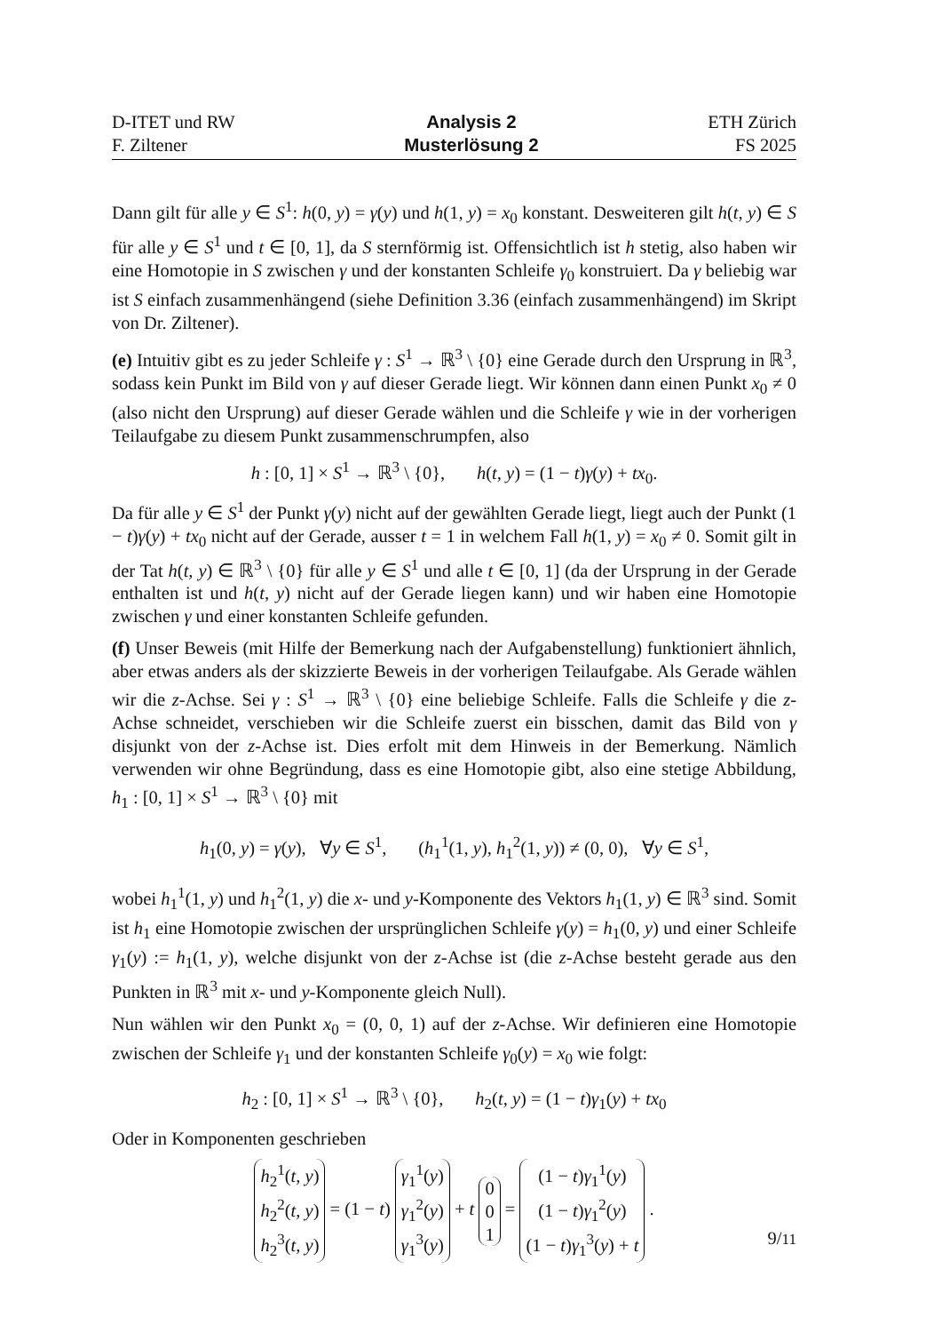D-ITET und RW
F. Ziltener
Analysis 2
Musterlösung 2
ETH Zürich
FS 2025
Dann gilt für alle y ∈ S<sup>1</sup>: h(0, y) = γ(y) und h(1, y) = x<sub>0</sub> konstant. Desweiteren gilt h(t, y) ∈ S für alle y ∈ S<sup>1</sup> und t ∈ [0, 1], da S sternförmig ist. Offensichtlich ist h stetig, also haben wir eine Homotopie in S zwischen γ und der konstanten Schleife γ<sub>0</sub> konstruiert. Da γ beliebig war ist S einfach zusammenhängend (siehe Definition 3.36 (einfach zusammenhängend) im Skript von Dr. Ziltener).
(e) Intuitiv gibt es zu jeder Schleife γ : S<sup>1</sup> → ℝ<sup>3</sup> \ {0} eine Gerade durch den Ursprung in ℝ<sup>3</sup>, sodass kein Punkt im Bild von γ auf dieser Gerade liegt. Wir können dann einen Punkt x<sub>0</sub> ≠ 0 (also nicht den Ursprung) auf dieser Gerade wählen und die Schleife γ wie in der vorherigen Teilaufgabe zu diesem Punkt zusammenschrumpfen, also
h : [0, 1] × S<sup>1</sup> → ℝ<sup>3</sup> \ {0}, h(t, y) = (1 − t)γ(y) + tx<sub>0</sub>.
Da für alle y ∈ S<sup>1</sup> der Punkt γ(y) nicht auf der gewählten Gerade liegt, liegt auch der Punkt (1 − t)γ(y) + tx<sub>0</sub> nicht auf der Gerade, ausser t = 1 in welchem Fall h(1, y) = x<sub>0</sub> ≠ 0. Somit gilt in der Tat h(t, y) ∈ ℝ<sup>3</sup> \ {0} für alle y ∈ S<sup>1</sup> und alle t ∈ [0, 1] (da der Ursprung in der Gerade enthalten ist und h(t, y) nicht auf der Gerade liegen kann) und wir haben eine Homotopie zwischen γ und einer konstanten Schleife gefunden.
(f) Unser Beweis (mit Hilfe der Bemerkung nach der Aufgabenstellung) funktioniert ähnlich, aber etwas anders als der skizzierte Beweis in der vorherigen Teilaufgabe. Als Gerade wählen wir die z-Achse. Sei γ : S<sup>1</sup> → ℝ<sup>3</sup> \ {0} eine beliebige Schleife. Falls die Schleife γ die z-Achse schneidet, verschieben wir die Schleife zuerst ein bisschen, damit das Bild von γ disjunkt von der z-Achse ist. Dies erfolt mit dem Hinweis in der Bemerkung. Nämlich verwenden wir ohne Begründung, dass es eine Homotopie gibt, also eine stetige Abbildung, h<sub>1</sub> : [0, 1] × S<sup>1</sup> → ℝ<sup>3</sup> \ {0} mit
h<sub>1</sub>(0, y) = γ(y), ∀y ∈ S<sup>1</sup>, (h<sub>1</sub><sup>1</sup>(1, y), h<sub>1</sub><sup>2</sup>(1, y)) ≠ (0, 0), ∀y ∈ S<sup>1</sup>,
wobei h<sub>1</sub><sup>1</sup>(1, y) und h<sub>1</sub><sup>2</sup>(1, y) die x- und y-Komponente des Vektors h<sub>1</sub>(1, y) ∈ ℝ<sup>3</sup> sind. Somit ist h<sub>1</sub> eine Homotopie zwischen der ursprünglichen Schleife γ(y) = h<sub>1</sub>(0, y) und einer Schleife γ<sub>1</sub>(y) := h<sub>1</sub>(1, y), welche disjunkt von der z-Achse ist (die z-Achse besteht gerade aus den Punkten in ℝ<sup>3</sup> mit x- und y-Komponente gleich Null).
Nun wählen wir den Punkt x<sub>0</sub> = (0, 0, 1) auf der z-Achse. Wir definieren eine Homotopie zwischen der Schleife γ<sub>1</sub> und der konstanten Schleife γ<sub>0</sub>(y) = x<sub>0</sub> wie folgt:
h<sub>2</sub> : [0, 1] × S<sup>1</sup> → ℝ<sup>3</sup> \ {0}, h<sub>2</sub>(t, y) = (1 − t)γ<sub>1</sub>(y) + tx<sub>0</sub>
Oder in Komponenten geschrieben
h<sub>2</sub><sup>1</sup>(t, y)
h<sub>2</sub><sup>2</sup>(t, y)
h<sub>2</sub><sup>3</sup>(t, y) = (1 − t) γ<sub>1</sub><sup>1</sup>(y)
γ<sub>1</sub><sup>2</sup>(y)
γ<sub>1</sub><sup>3</sup>(y) + t 0
0
1 = (1 − t)γ<sub>1</sub><sup>1</sup>(y)
(1 − t)γ<sub>1</sub><sup>2</sup>(y)
(1 − t)γ<sub>1</sub><sup>3</sup>(y) + t .
9/11